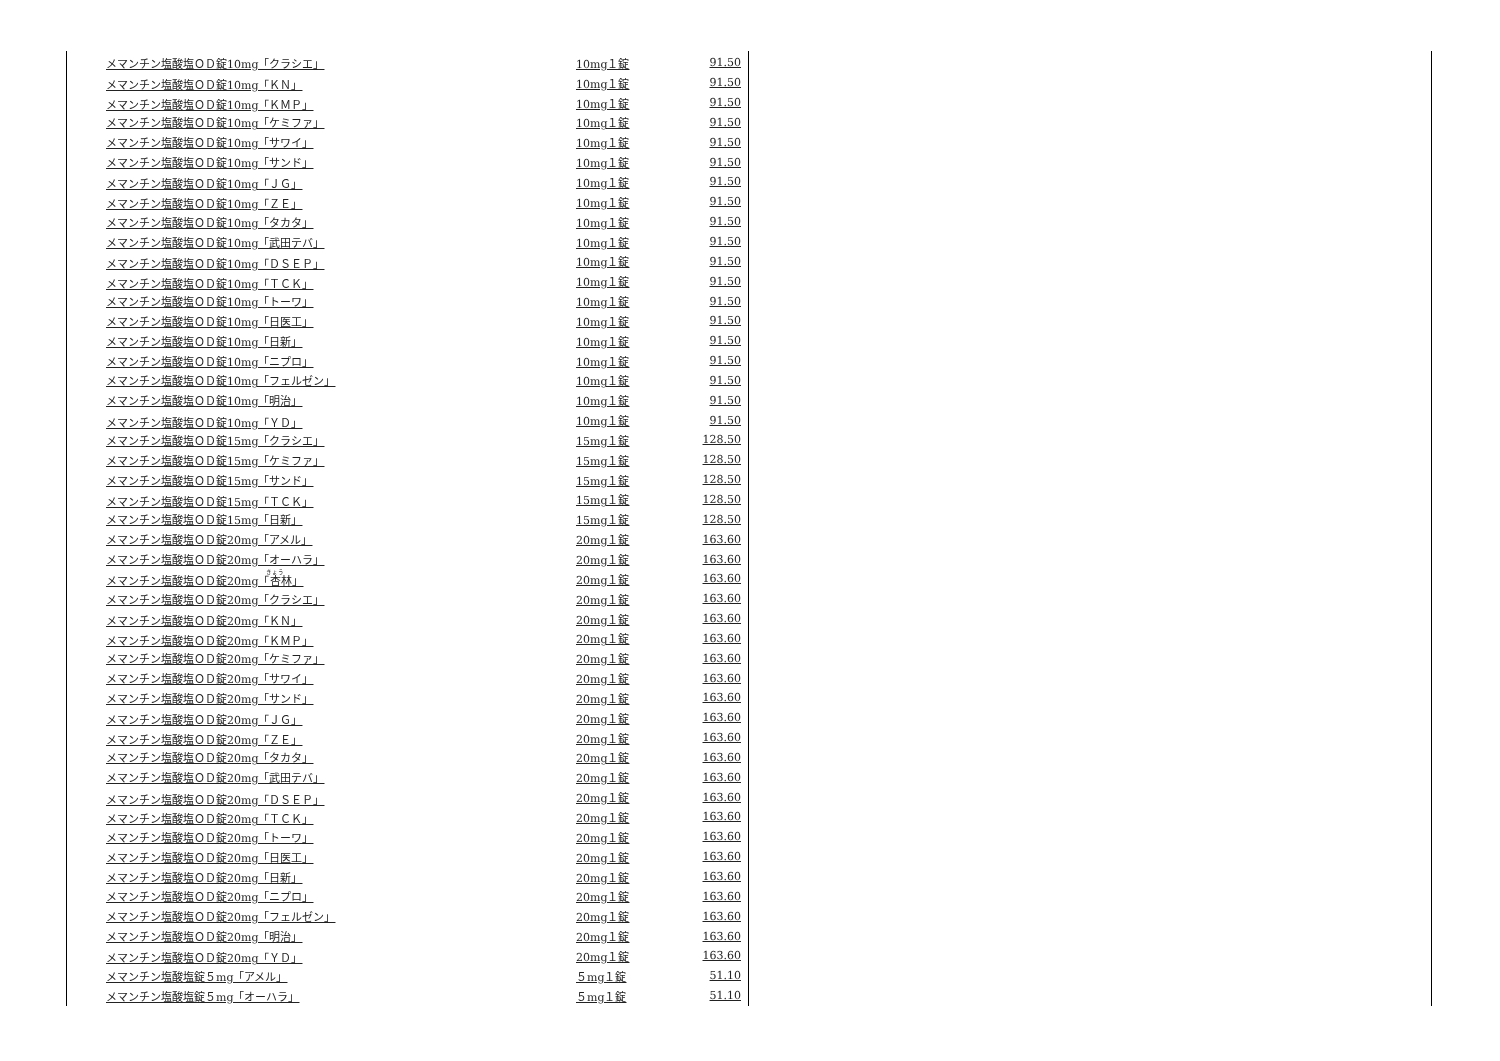| メマンチン塩酸塩ＯＤ錠10mg「クラシエ」 | 10mg１錠 | 91.50 |
| メマンチン塩酸塩ＯＤ錠10mg「ＫＮ」 | 10mg１錠 | 91.50 |
| メマンチン塩酸塩ＯＤ錠10mg「ＫＭＰ」 | 10mg１錠 | 91.50 |
| メマンチン塩酸塩ＯＤ錠10mg「ケミファ」 | 10mg１錠 | 91.50 |
| メマンチン塩酸塩ＯＤ錠10mg「サワイ」 | 10mg１錠 | 91.50 |
| メマンチン塩酸塩ＯＤ錠10mg「サンド」 | 10mg１錠 | 91.50 |
| メマンチン塩酸塩ＯＤ錠10mg「ＪＧ」 | 10mg１錠 | 91.50 |
| メマンチン塩酸塩ＯＤ錠10mg「ＺＥ」 | 10mg１錠 | 91.50 |
| メマンチン塩酸塩ＯＤ錠10mg「タカタ」 | 10mg１錠 | 91.50 |
| メマンチン塩酸塩ＯＤ錠10mg「武田テバ」 | 10mg１錠 | 91.50 |
| メマンチン塩酸塩ＯＤ錠10mg「ＤＳＥＰ」 | 10mg１錠 | 91.50 |
| メマンチン塩酸塩ＯＤ錠10mg「ＴＣＫ」 | 10mg１錠 | 91.50 |
| メマンチン塩酸塩ＯＤ錠10mg「トーワ」 | 10mg１錠 | 91.50 |
| メマンチン塩酸塩ＯＤ錠10mg「日医工」 | 10mg１錠 | 91.50 |
| メマンチン塩酸塩ＯＤ錠10mg「日新」 | 10mg１錠 | 91.50 |
| メマンチン塩酸塩ＯＤ錠10mg「ニプロ」 | 10mg１錠 | 91.50 |
| メマンチン塩酸塩ＯＤ錠10mg「フェルゼン」 | 10mg１錠 | 91.50 |
| メマンチン塩酸塩ＯＤ錠10mg「明治」 | 10mg１錠 | 91.50 |
| メマンチン塩酸塩ＯＤ錠10mg「ＹＤ」 | 10mg１錠 | 91.50 |
| メマンチン塩酸塩ＯＤ錠15mg「クラシエ」 | 15mg１錠 | 128.50 |
| メマンチン塩酸塩ＯＤ錠15mg「ケミファ」 | 15mg１錠 | 128.50 |
| メマンチン塩酸塩ＯＤ錠15mg「サンド」 | 15mg１錠 | 128.50 |
| メマンチン塩酸塩ＯＤ錠15mg「ＴＣＫ」 | 15mg１錠 | 128.50 |
| メマンチン塩酸塩ＯＤ錠15mg「日新」 | 15mg１錠 | 128.50 |
| メマンチン塩酸塩ＯＤ錠20mg「アメル」 | 20mg１錠 | 163.60 |
| メマンチン塩酸塩ＯＤ錠20mg「オーハラ」 | 20mg１錠 | 163.60 |
| メマンチン塩酸塩ＯＤ錠20mg「 杏 林」 | 20mg１錠 | 163.60 |
| メマンチン塩酸塩ＯＤ錠20mg「クラシエ」 | 20mg１錠 | 163.60 |
| メマンチン塩酸塩ＯＤ錠20mg「ＫＮ」 | 20mg１錠 | 163.60 |
| メマンチン塩酸塩ＯＤ錠20mg「ＫＭＰ」 | 20mg１錠 | 163.60 |
| メマンチン塩酸塩ＯＤ錠20mg「ケミファ」 | 20mg１錠 | 163.60 |
| メマンチン塩酸塩ＯＤ錠20mg「サワイ」 | 20mg１錠 | 163.60 |
| メマンチン塩酸塩ＯＤ錠20mg「サンド」 | 20mg１錠 | 163.60 |
| メマンチン塩酸塩ＯＤ錠20mg「ＪＧ」 | 20mg１錠 | 163.60 |
| メマンチン塩酸塩ＯＤ錠20mg「ＺＥ」 | 20mg１錠 | 163.60 |
| メマンチン塩酸塩ＯＤ錠20mg「タカタ」 | 20mg１錠 | 163.60 |
| メマンチン塩酸塩ＯＤ錠20mg「武田テバ」 | 20mg１錠 | 163.60 |
| メマンチン塩酸塩ＯＤ錠20mg「ＤＳＥＰ」 | 20mg１錠 | 163.60 |
| メマンチン塩酸塩ＯＤ錠20mg「ＴＣＫ」 | 20mg１錠 | 163.60 |
| メマンチン塩酸塩ＯＤ錠20mg「トーワ」 | 20mg１錠 | 163.60 |
| メマンチン塩酸塩ＯＤ錠20mg「日医工」 | 20mg１錠 | 163.60 |
| メマンチン塩酸塩ＯＤ錠20mg「日新」 | 20mg１錠 | 163.60 |
| メマンチン塩酸塩ＯＤ錠20mg「ニプロ」 | 20mg１錠 | 163.60 |
| メマンチン塩酸塩ＯＤ錠20mg「フェルゼン」 | 20mg１錠 | 163.60 |
| メマンチン塩酸塩ＯＤ錠20mg「明治」 | 20mg１錠 | 163.60 |
| メマンチン塩酸塩ＯＤ錠20mg「ＹＤ」 | 20mg１錠 | 163.60 |
| メマンチン塩酸塩錠５mg「アメル」 | ５mg１錠 | 51.10 |
| メマンチン塩酸塩錠５mg「オーハラ」 | ５mg１錠 | 51.10 |